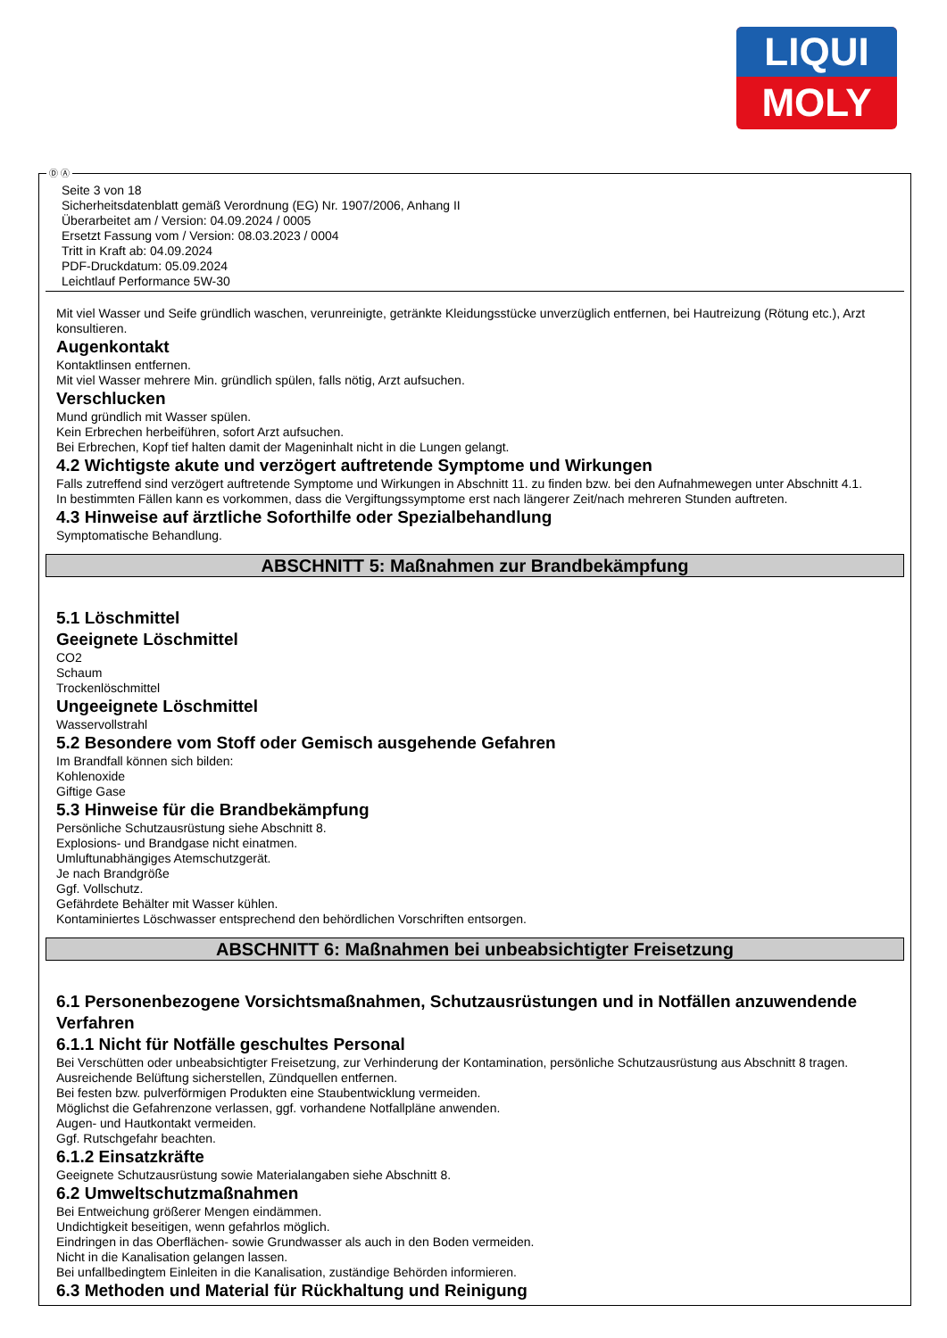LIQUI
MOLY
Seite 3 von 18
Sicherheitsdatenblatt gemäß Verordnung (EG) Nr. 1907/2006, Anhang II
Überarbeitet am / Version: 04.09.2024 / 0005
Ersetzt Fassung vom / Version: 08.03.2023 / 0004
Tritt in Kraft ab: 04.09.2024
PDF-Druckdatum: 05.09.2024
Leichtlauf Performance 5W-30
Mit viel Wasser und Seife gründlich waschen, verunreinigte, getränkte Kleidungsstücke unverzüglich entfernen, bei Hautreizung (Rötung etc.), Arzt konsultieren.
Augenkontakt
Kontaktlinsen entfernen.
Mit viel Wasser mehrere Min. gründlich spülen, falls nötig, Arzt aufsuchen.
Verschlucken
Mund gründlich mit Wasser spülen.
Kein Erbrechen herbeiführen, sofort Arzt aufsuchen.
Bei Erbrechen, Kopf tief halten damit der Mageninhalt nicht in die Lungen gelangt.
4.2 Wichtigste akute und verzögert auftretende Symptome und Wirkungen
Falls zutreffend sind verzögert auftretende Symptome und Wirkungen in Abschnitt 11. zu finden bzw. bei den Aufnahmewegen unter Abschnitt 4.1.
In bestimmten Fällen kann es vorkommen, dass die Vergiftungssymptome erst nach längerer Zeit/nach mehreren Stunden auftreten.
4.3 Hinweise auf ärztliche Soforthilfe oder Spezialbehandlung
Symptomatische Behandlung.
ABSCHNITT 5: Maßnahmen zur Brandbekämpfung
5.1 Löschmittel
Geeignete Löschmittel
CO2
Schaum
Trockenlöschmittel
Ungeeignete Löschmittel
Wasservollstrahl
5.2 Besondere vom Stoff oder Gemisch ausgehende Gefahren
Im Brandfall können sich bilden:
Kohlenoxide
Giftige Gase
5.3 Hinweise für die Brandbekämpfung
Persönliche Schutzausrüstung siehe Abschnitt 8.
Explosions- und Brandgase nicht einatmen.
Umluftunabhängiges Atemschutzgerät.
Je nach Brandgröße
Ggf. Vollschutz.
Gefährdete Behälter mit Wasser kühlen.
Kontaminiertes Löschwasser entsprechend den behördlichen Vorschriften entsorgen.
ABSCHNITT 6: Maßnahmen bei unbeabsichtigter Freisetzung
6.1 Personenbezogene Vorsichtsmaßnahmen, Schutzausrüstungen und in Notfällen anzuwendende Verfahren
6.1.1 Nicht für Notfälle geschultes Personal
Bei Verschütten oder unbeabsichtigter Freisetzung, zur Verhinderung der Kontamination, persönliche Schutzausrüstung aus Abschnitt 8 tragen.
Ausreichende Belüftung sicherstellen, Zündquellen entfernen.
Bei festen bzw. pulverförmigen Produkten eine Staubentwicklung vermeiden.
Möglichst die Gefahrenzone verlassen, ggf. vorhandene Notfallpläne anwenden.
Augen- und Hautkontakt vermeiden.
Ggf. Rutschgefahr beachten.
6.1.2 Einsatzkräfte
Geeignete Schutzausrüstung sowie Materialangaben siehe Abschnitt 8.
6.2 Umweltschutzmaßnahmen
Bei Entweichung größerer Mengen eindämmen.
Undichtigkeit beseitigen, wenn gefahrlos möglich.
Eindringen in das Oberflächen- sowie Grundwasser als auch in den Boden vermeiden.
Nicht in die Kanalisation gelangen lassen.
Bei unfallbedingtem Einleiten in die Kanalisation, zuständige Behörden informieren.
6.3 Methoden und Material für Rückhaltung und Reinigung
Ⓓ Ⓐ